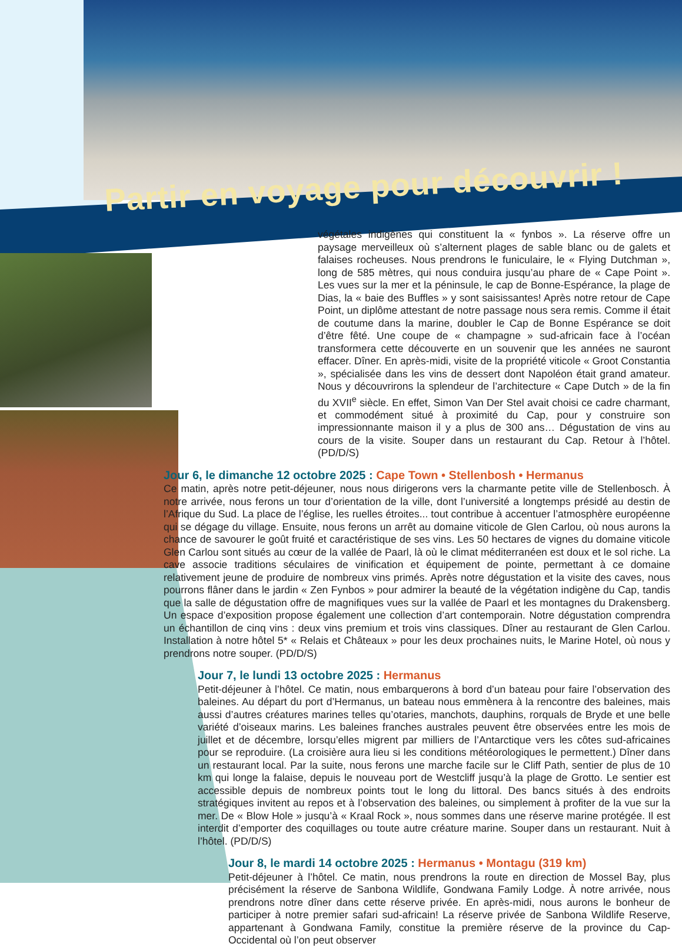Partir en voyage pour découvrir !
végétales indigènes qui constituent la « fynbos ». La réserve offre un paysage merveilleux où s’alternent plages de sable blanc ou de galets et falaises rocheuses. Nous prendrons le funiculaire, le « Flying Dutchman », long de 585 mètres, qui nous conduira jusqu’au phare de « Cape Point ». Les vues sur la mer et la péninsule, le cap de Bonne-Espérance, la plage de Dias, la « baie des Buffles » y sont saisissantes! Après notre retour de Cape Point, un diplôme attestant de notre passage nous sera remis. Comme il était de coutume dans la marine, doubler le Cap de Bonne Espérance se doit d’être fêté. Une coupe de « champagne » sud-africain face à l’océan transformera cette découverte en un souvenir que les années ne sauront effacer. Dîner. En après-midi, visite de la propriété viticole « Groot Constantia », spécialisée dans les vins de dessert dont Napoléon était grand amateur. Nous y découvrirons la splendeur de l’architecture « Cape Dutch » de la fin du XVII<sup>e</sup> siècle. En effet, Simon Van Der Stel avait choisi ce cadre charmant, et commodément situé à proximité du Cap, pour y construire son impressionnante maison il y a plus de 300 ans… Dégustation de vins au cours de la visite. Souper dans un restaurant du Cap. Retour à l’hôtel. (PD/D/S)
Jour 6, le dimanche 12 octobre 2025 : Cape Town • Stellenbosh • Hermanus
Ce matin, après notre petit-déjeuner, nous nous dirigerons vers la charmante petite ville de Stellenbosch. À notre arrivée, nous ferons un tour d’orientation de la ville, dont l’université a longtemps présidé au destin de l’Afrique du Sud. La place de l’église, les ruelles étroites... tout contribue à accentuer l’atmosphère européenne qui se dégage du village. Ensuite, nous ferons un arrêt au domaine viticole de Glen Carlou, où nous aurons la chance de savourer le goût fruité et caractéristique de ses vins. Les 50 hectares de vignes du domaine viticole Glen Carlou sont situés au cœur de la vallée de Paarl, là où le climat méditerranéen est doux et le sol riche. La cave associe traditions séculaires de vinification et équipement de pointe, permettant à ce domaine relativement jeune de produire de nombreux vins primés. Après notre dégustation et la visite des caves, nous pourrons flâner dans le jardin « Zen Fynbos » pour admirer la beauté de la végétation indigène du Cap, tandis que la salle de dégustation offre de magnifiques vues sur la vallée de Paarl et les montagnes du Drakensberg. Un espace d’exposition propose également une collection d’art contemporain. Notre dégustation comprendra un échantillon de cinq vins : deux vins premium et trois vins classiques. Dîner au restaurant de Glen Carlou. Installation à notre hôtel 5* « Relais et Châteaux » pour les deux prochaines nuits, le Marine Hotel, où nous y prendrons notre souper. (PD/D/S)
Jour 7, le lundi 13 octobre 2025 : Hermanus
Petit-déjeuner à l’hôtel. Ce matin, nous embarquerons à bord d’un bateau pour faire l’observation des baleines. Au départ du port d’Hermanus, un bateau nous emmènera à la rencontre des baleines, mais aussi d’autres créatures marines telles qu’otaries, manchots, dauphins, rorquals de Bryde et une belle variété d’oiseaux marins. Les baleines franches australes peuvent être observées entre les mois de juillet et de décembre, lorsqu’elles migrent par milliers de l’Antarctique vers les côtes sud-africaines pour se reproduire. (La croisière aura lieu si les conditions météorologiques le permettent.) Dîner dans un restaurant local. Par la suite, nous ferons une marche facile sur le Cliff Path, sentier de plus de 10 km qui longe la falaise, depuis le nouveau port de Westcliff jusqu’à la plage de Grotto. Le sentier est accessible depuis de nombreux points tout le long du littoral. Des bancs situés à des endroits stratégiques invitent au repos et à l’observation des baleines, ou simplement à profiter de la vue sur la mer. De « Blow Hole » jusqu’à « Kraal Rock », nous sommes dans une réserve marine protégée. Il est interdit d’emporter des coquillages ou toute autre créature marine. Souper dans un restaurant. Nuit à l’hôtel. (PD/D/S)
Jour 8, le mardi 14 octobre 2025 : Hermanus • Montagu (319 km)
Petit-déjeuner à l’hôtel. Ce matin, nous prendrons la route en direction de Mossel Bay, plus précisément la réserve de Sanbona Wildlife, Gondwana Family Lodge. À notre arrivée, nous prendrons notre dîner dans cette réserve privée. En après-midi, nous aurons le bonheur de participer à notre premier safari sud-africain! La réserve privée de Sanbona Wildlife Reserve, appartenant à Gondwana Family, constitue la première réserve de la province du Cap-Occidental où l’on peut observer